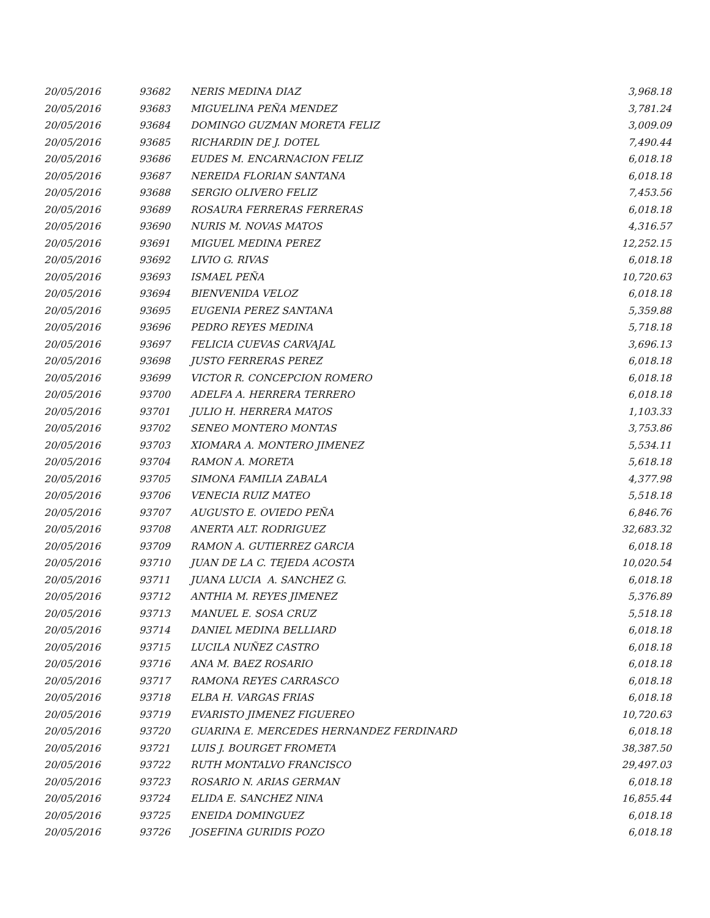| 20/05/2016 | 93682 | NERIS MEDINA DIAZ | 3,968.18 |
| 20/05/2016 | 93683 | MIGUELINA PEÑA MENDEZ | 3,781.24 |
| 20/05/2016 | 93684 | DOMINGO GUZMAN MORETA FELIZ | 3,009.09 |
| 20/05/2016 | 93685 | RICHARDIN DE J. DOTEL | 7,490.44 |
| 20/05/2016 | 93686 | EUDES M. ENCARNACION FELIZ | 6,018.18 |
| 20/05/2016 | 93687 | NEREIDA FLORIAN SANTANA | 6,018.18 |
| 20/05/2016 | 93688 | SERGIO OLIVERO FELIZ | 7,453.56 |
| 20/05/2016 | 93689 | ROSAURA FERRERAS FERRERAS | 6,018.18 |
| 20/05/2016 | 93690 | NURIS M. NOVAS MATOS | 4,316.57 |
| 20/05/2016 | 93691 | MIGUEL MEDINA PEREZ | 12,252.15 |
| 20/05/2016 | 93692 | LIVIO G. RIVAS | 6,018.18 |
| 20/05/2016 | 93693 | ISMAEL PEÑA | 10,720.63 |
| 20/05/2016 | 93694 | BIENVENIDA VELOZ | 6,018.18 |
| 20/05/2016 | 93695 | EUGENIA PEREZ SANTANA | 5,359.88 |
| 20/05/2016 | 93696 | PEDRO REYES MEDINA | 5,718.18 |
| 20/05/2016 | 93697 | FELICIA CUEVAS CARVAJAL | 3,696.13 |
| 20/05/2016 | 93698 | JUSTO FERRERAS PEREZ | 6,018.18 |
| 20/05/2016 | 93699 | VICTOR R. CONCEPCION ROMERO | 6,018.18 |
| 20/05/2016 | 93700 | ADELFA A. HERRERA TERRERO | 6,018.18 |
| 20/05/2016 | 93701 | JULIO H. HERRERA MATOS | 1,103.33 |
| 20/05/2016 | 93702 | SENEO MONTERO MONTAS | 3,753.86 |
| 20/05/2016 | 93703 | XIOMARA A. MONTERO JIMENEZ | 5,534.11 |
| 20/05/2016 | 93704 | RAMON A. MORETA | 5,618.18 |
| 20/05/2016 | 93705 | SIMONA FAMILIA ZABALA | 4,377.98 |
| 20/05/2016 | 93706 | VENECIA RUIZ MATEO | 5,518.18 |
| 20/05/2016 | 93707 | AUGUSTO E. OVIEDO PEÑA | 6,846.76 |
| 20/05/2016 | 93708 | ANERTA ALT. RODRIGUEZ | 32,683.32 |
| 20/05/2016 | 93709 | RAMON A. GUTIERREZ GARCIA | 6,018.18 |
| 20/05/2016 | 93710 | JUAN DE LA C. TEJEDA ACOSTA | 10,020.54 |
| 20/05/2016 | 93711 | JUANA LUCIA A. SANCHEZ G. | 6,018.18 |
| 20/05/2016 | 93712 | ANTHIA M. REYES JIMENEZ | 5,376.89 |
| 20/05/2016 | 93713 | MANUEL E. SOSA CRUZ | 5,518.18 |
| 20/05/2016 | 93714 | DANIEL MEDINA BELLIARD | 6,018.18 |
| 20/05/2016 | 93715 | LUCILA NUÑEZ CASTRO | 6,018.18 |
| 20/05/2016 | 93716 | ANA M. BAEZ ROSARIO | 6,018.18 |
| 20/05/2016 | 93717 | RAMONA REYES CARRASCO | 6,018.18 |
| 20/05/2016 | 93718 | ELBA H. VARGAS FRIAS | 6,018.18 |
| 20/05/2016 | 93719 | EVARISTO JIMENEZ FIGUEREO | 10,720.63 |
| 20/05/2016 | 93720 | GUARINA E. MERCEDES HERNANDEZ FERDINARD | 6,018.18 |
| 20/05/2016 | 93721 | LUIS J. BOURGET FROMETA | 38,387.50 |
| 20/05/2016 | 93722 | RUTH MONTALVO FRANCISCO | 29,497.03 |
| 20/05/2016 | 93723 | ROSARIO N. ARIAS GERMAN | 6,018.18 |
| 20/05/2016 | 93724 | ELIDA E. SANCHEZ NINA | 16,855.44 |
| 20/05/2016 | 93725 | ENEIDA DOMINGUEZ | 6,018.18 |
| 20/05/2016 | 93726 | JOSEFINA GURIDIS POZO | 6,018.18 |